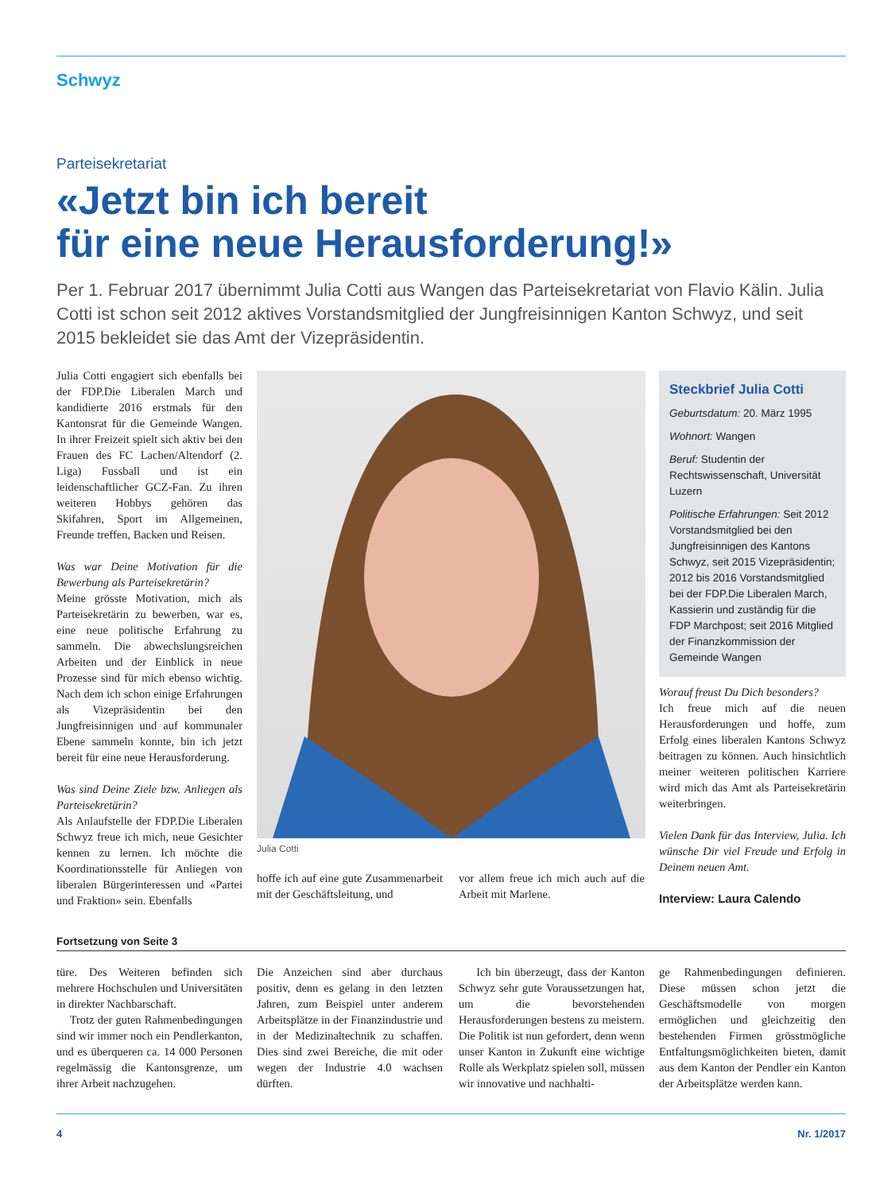Schwyz
Parteisekretariat
«Jetzt bin ich bereit
für eine neue Herausforderung!»
Per 1. Februar 2017 übernimmt Julia Cotti aus Wangen das Parteisekretariat von Flavio Kälin. Julia Cotti ist schon seit 2012 aktives Vorstandsmitglied der Jungfreisinnigen Kanton Schwyz, und seit 2015 bekleidet sie das Amt der Vizepräsidentin.
Julia Cotti engagiert sich ebenfalls bei der FDP.Die Liberalen March und kandidierte 2016 erstmals für den Kantonsrat für die Gemeinde Wangen. In ihrer Freizeit spielt sich aktiv bei den Frauen des FC Lachen/Altendorf (2. Liga) Fussball und ist ein leidenschaftlicher GCZ-Fan. Zu ihren weiteren Hobbys gehören das Skifahren, Sport im Allgemeinen, Freunde treffen, Backen und Reisen.
Was war Deine Motivation für die Bewerbung als Parteisekretärin?
Meine grösste Motivation, mich als Parteisekretärin zu bewerben, war es, eine neue politische Erfahrung zu sammeln. Die abwechslungsreichen Arbeiten und der Einblick in neue Prozesse sind für mich ebenso wichtig. Nach dem ich schon einige Erfahrungen als Vizepräsidentin bei den Jungfreisinnigen und auf kommunaler Ebene sammeln konnte, bin ich jetzt bereit für eine neue Herausforderung.
Was sind Deine Ziele bzw. Anliegen als Parteisekretärin?
Als Anlaufstelle der FDP.Die Liberalen Schwyz freue ich mich, neue Gesichter kennen zu lernen. Ich möchte die Koordinationsstelle für Anliegen von liberalen Bürgerinteressen und «Partei und Fraktion» sein. Ebenfalls
Julia Cotti
hoffe ich auf eine gute Zusammenarbeit mit der Geschäftsleitung, und
vor allem freue ich mich auch auf die Arbeit mit Marlene.
Steckbrief Julia Cotti
Geburtsdatum: 20. März 1995
Wohnort: Wangen
Beruf: Studentin der Rechtswissenschaft, Universität Luzern
Politische Erfahrungen: Seit 2012 Vorstandsmitglied bei den Jungfreisinnigen des Kantons Schwyz, seit 2015 Vizepräsidentin; 2012 bis 2016 Vorstandsmitglied bei der FDP.Die Liberalen March, Kassierin und zuständig für die FDP Marchpost; seit 2016 Mitglied der Finanzkommission der Gemeinde Wangen
Worauf freust Du Dich besonders?
Ich freue mich auf die neuen Herausforderungen und hoffe, zum Erfolg eines liberalen Kantons Schwyz beitragen zu können. Auch hinsichtlich meiner weiteren politischen Karriere wird mich das Amt als Parteisekretärin weiterbringen.
Vielen Dank für das Interview, Julia. Ich wünsche Dir viel Freude und Erfolg in Deinem neuen Amt.
Interview: Laura Calendo
Fortsetzung von Seite 3
türe. Des Weiteren befinden sich mehrere Hochschulen und Universitäten in direkter Nachbarschaft.
Trotz der guten Rahmenbedingungen sind wir immer noch ein Pendlerkanton, und es überqueren ca. 14 000 Personen regelmässig die Kantonsgrenze, um ihrer Arbeit nachzugehen.
Die Anzeichen sind aber durchaus positiv, denn es gelang in den letzten Jahren, zum Beispiel unter anderem Arbeitsplätze in der Finanzindustrie und in der Medizinaltechnik zu schaffen. Dies sind zwei Bereiche, die mit oder wegen der Industrie 4.0 wachsen dürften.
Ich bin überzeugt, dass der Kanton Schwyz sehr gute Voraussetzungen hat, um die bevorstehenden Herausforderungen bestens zu meistern. Die Politik ist nun gefordert, denn wenn unser Kanton in Zukunft eine wichtige Rolle als Werkplatz spielen soll, müssen wir innovative und nachhalti-
ge Rahmenbedingungen definieren. Diese müssen schon jetzt die Geschäftsmodelle von morgen ermöglichen und gleichzeitig den bestehenden Firmen grösstmögliche Entfaltungsmöglichkeiten bieten, damit aus dem Kanton der Pendler ein Kanton der Arbeitsplätze werden kann.
4 Nr. 1/2017